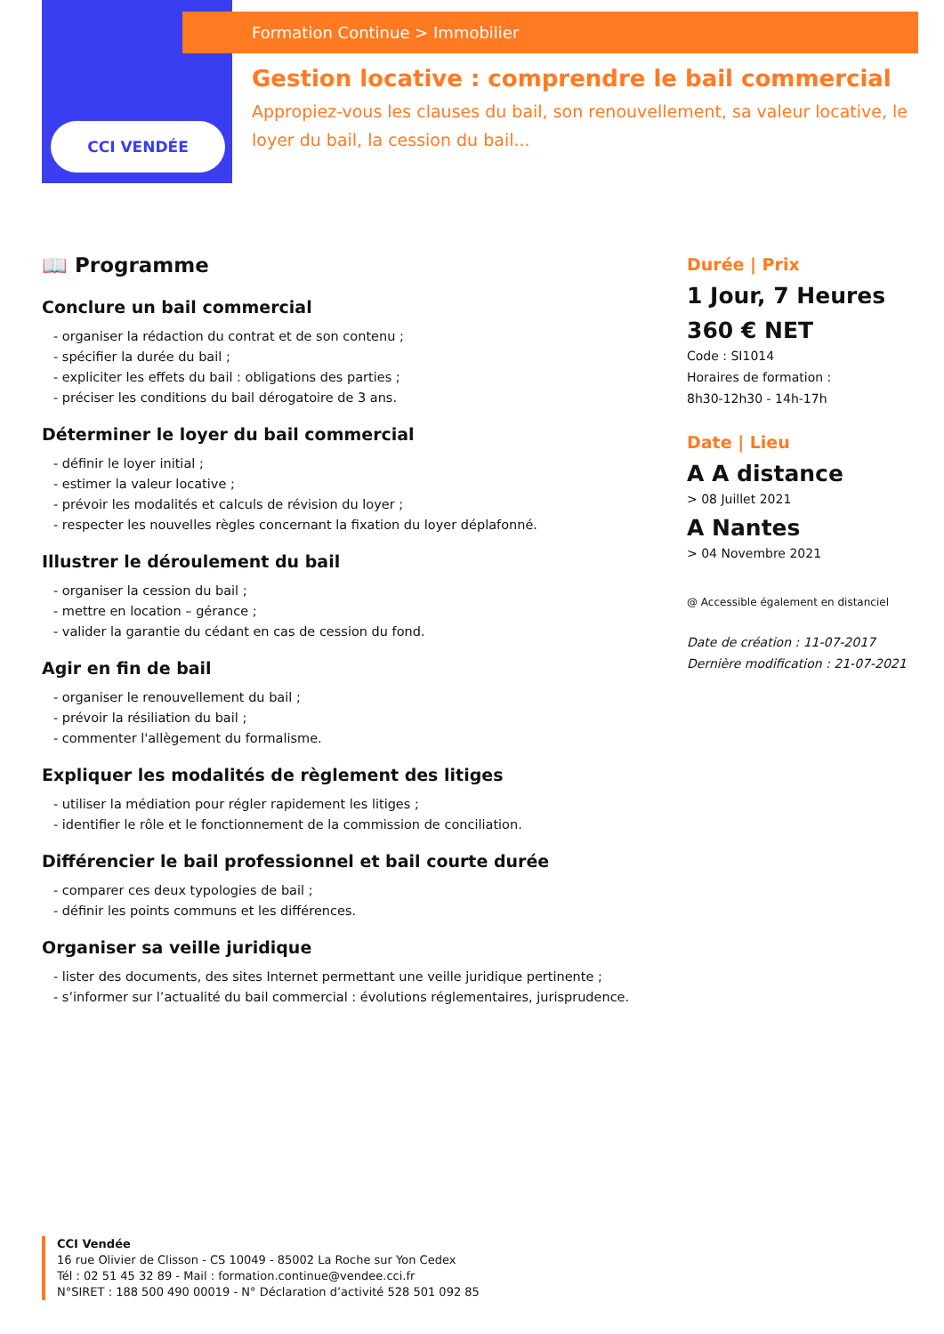CCI VENDÉE
Formation Continue > Immobilier
Gestion locative : comprendre le bail commercial
Appropiez-vous les clauses du bail, son renouvellement, sa valeur locative, le loyer du bail, la cession du bail...
📖 Programme
Conclure un bail commercial
- organiser la rédaction du contrat et de son contenu ;
- spécifier la durée du bail ;
- expliciter les effets du bail : obligations des parties ;
- préciser les conditions du bail dérogatoire de 3 ans.
Déterminer le loyer du bail commercial
- définir le loyer initial ;
- estimer la valeur locative ;
- prévoir les modalités et calculs de révision du loyer ;
- respecter les nouvelles règles concernant la fixation du loyer déplafonné.
Illustrer le déroulement du bail
- organiser la cession du bail ;
- mettre en location – gérance ;
- valider la garantie du cédant en cas de cession du fond.
Agir en fin de bail
- organiser le renouvellement du bail ;
- prévoir la résiliation du bail ;
- commenter l'allègement du formalisme.
Expliquer les modalités de règlement des litiges
- utiliser la médiation pour régler rapidement les litiges ;
- identifier le rôle et le fonctionnement de la commission de conciliation.
Différencier le bail professionnel et bail courte durée
- comparer ces deux typologies de bail ;
- définir les points communs et les différences.
Organiser sa veille juridique
- lister des documents, des sites Internet permettant une veille juridique pertinente ;
- s’informer sur l’actualité du bail commercial : évolutions réglementaires, jurisprudence.
Durée | Prix
1 Jour, 7 Heures
360 € NET
Code : SI1014
Horaires de formation :
8h30-12h30 - 14h-17h
Date | Lieu
A A distance
> 08 Juillet 2021
A Nantes
> 04 Novembre 2021
@ Accessible également en distanciel
Date de création : 11-07-2017
Dernière modification : 21-07-2021
CCI Vendée
16 rue Olivier de Clisson - CS 10049 - 85002 La Roche sur Yon Cedex
Tél : 02 51 45 32 89 - Mail : formation.continue@vendee.cci.fr
N°SIRET : 188 500 490 00019 - N° Déclaration d’activité 528 501 092 85